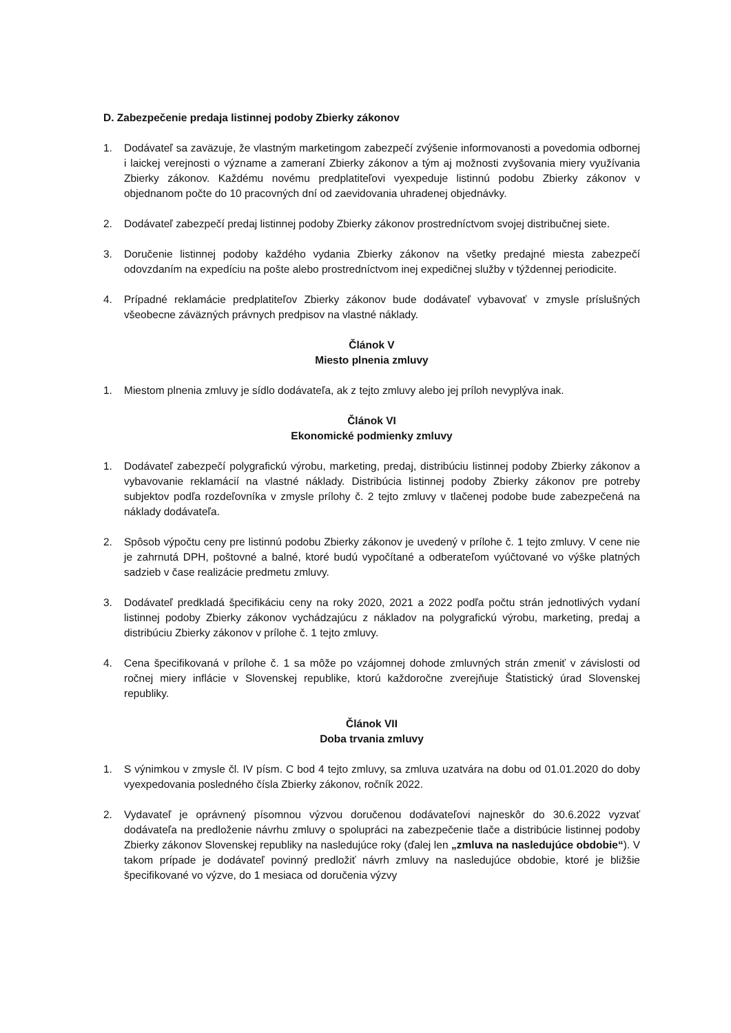D. Zabezpečenie predaja listinnej podoby Zbierky zákonov
1. Dodávateľ sa zaväzuje, že vlastným marketingom zabezpečí zvýšenie informovanosti a povedomia odbornej i laickej verejnosti o význame a zameraní Zbierky zákonov a tým aj možnosti zvyšovania miery využívania Zbierky zákonov. Každému novému predplatiteľovi vyexpeduje listinnú podobu Zbierky zákonov v objednanom počte do 10 pracovných dní od zaevidovania uhradenej objednávky.
2. Dodávateľ zabezpečí predaj listinnej podoby Zbierky zákonov prostredníctvom svojej distribučnej siete.
3. Doručenie listinnej podoby každého vydania Zbierky zákonov na všetky predajné miesta zabezpečí odovzdaním na expedíciu na pošte alebo prostredníctvom inej expedičnej služby v týždennej periodicite.
4. Prípadné reklamácie predplatiteľov Zbierky zákonov bude dodávateľ vybavovať v zmysle príslušných všeobecne záväzných právnych predpisov na vlastné náklady.
Článok V
Miesto plnenia zmluvy
1. Miestom plnenia zmluvy je sídlo dodávateľa, ak z tejto zmluvy alebo jej príloh nevyplýva inak.
Článok VI
Ekonomické podmienky zmluvy
1. Dodávateľ zabezpečí polygrafickú výrobu, marketing, predaj, distribúciu listinnej podoby Zbierky zákonov a vybavovanie reklamácií na vlastné náklady. Distribúcia listinnej podoby Zbierky zákonov pre potreby subjektov podľa rozdeľovníka v zmysle prílohy č. 2 tejto zmluvy v tlačenej podobe bude zabezpečená na náklady dodávateľa.
2. Spôsob výpočtu ceny pre listinnú podobu Zbierky zákonov je uvedený v prílohe č. 1 tejto zmluvy. V cene nie je zahrnutá DPH, poštovné a balné, ktoré budú vypočítané a odberateľom vyúčtované vo výške platných sadzieb v čase realizácie predmetu zmluvy.
3. Dodávateľ predkladá špecifikáciu ceny na roky 2020, 2021 a 2022 podľa počtu strán jednotlivých vydaní listinnej podoby Zbierky zákonov vychádzajúcu z nákladov na polygrafickú výrobu, marketing, predaj a distribúciu Zbierky zákonov v prílohe č. 1 tejto zmluvy.
4. Cena špecifikovaná v prílohe č. 1 sa môže po vzájomnej dohode zmluvných strán zmeniť v závislosti od ročnej miery inflácie v Slovenskej republike, ktorú každoročne zverejňuje Štatistický úrad Slovenskej republiky.
Článok VII
Doba trvania zmluvy
1. S výnimkou v zmysle čl. IV písm. C bod 4 tejto zmluvy, sa zmluva uzatvára na dobu od 01.01.2020 do doby vyexpedovania posledného čísla Zbierky zákonov, ročník 2022.
2. Vydavateľ je oprávnený písomnou výzvou doručenou dodávateľovi najneskôr do 30.6.2022 vyzvať dodávateľa na predloženie návrhu zmluvy o spolupráci na zabezpečenie tlače a distribúcie listinnej podoby Zbierky zákonov Slovenskej republiky na nasledujúce roky (ďalej len „zmluva na nasledujúce obdobie“). V takom prípade je dodávateľ povinný predložiť návrh zmluvy na nasledujúce obdobie, ktoré je bližšie špecifikované vo výzve, do 1 mesiaca od doručenia výzvy